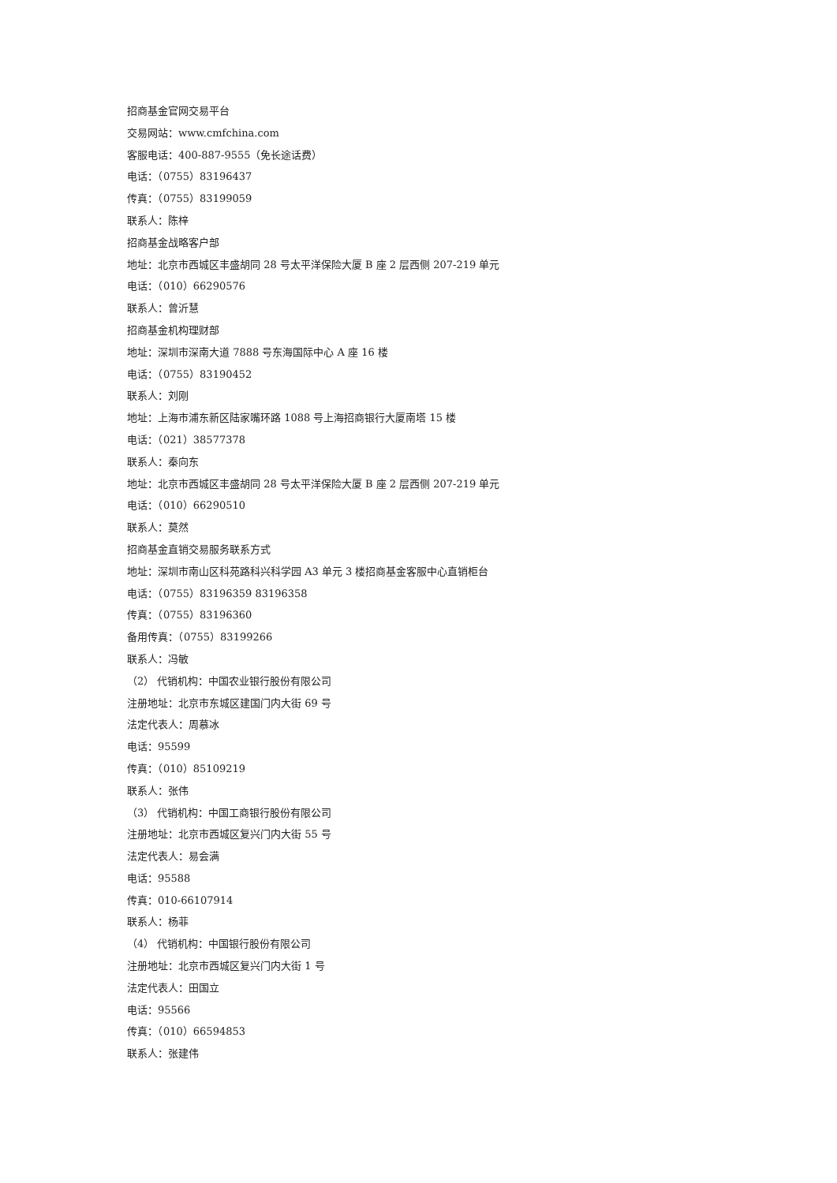招商基金官网交易平台
交易网站：www.cmfchina.com
客服电话：400-887-9555（免长途话费）
电话：（0755）83196437
传真：（0755）83199059
联系人：陈梓
招商基金战略客户部
地址：北京市西城区丰盛胡同 28 号太平洋保险大厦 B 座 2 层西侧 207-219 单元
电话：（010）66290576
联系人：曾沂慧
招商基金机构理财部
地址：深圳市深南大道 7888 号东海国际中心 A 座 16 楼
电话：（0755）83190452
联系人：刘刚
地址：上海市浦东新区陆家嘴环路 1088 号上海招商银行大厦南塔 15 楼
电话：（021）38577378
联系人：秦向东
地址：北京市西城区丰盛胡同 28 号太平洋保险大厦 B 座 2 层西侧 207-219 单元
电话：（010）66290510
联系人：莫然
招商基金直销交易服务联系方式
地址：深圳市南山区科苑路科兴科学园 A3 单元 3 楼招商基金客服中心直销柜台
电话：（0755）83196359 83196358
传真：（0755）83196360
备用传真：（0755）83199266
联系人：冯敏
（2） 代销机构：中国农业银行股份有限公司
注册地址：北京市东城区建国门内大街 69 号
法定代表人：周慕冰
电话：95599
传真：（010）85109219
联系人：张伟
（3） 代销机构：中国工商银行股份有限公司
注册地址：北京市西城区复兴门内大街 55 号
法定代表人：易会满
电话：95588
传真：010-66107914
联系人：杨菲
（4） 代销机构：中国银行股份有限公司
注册地址：北京市西城区复兴门内大街 1 号
法定代表人：田国立
电话：95566
传真：（010）66594853
联系人：张建伟